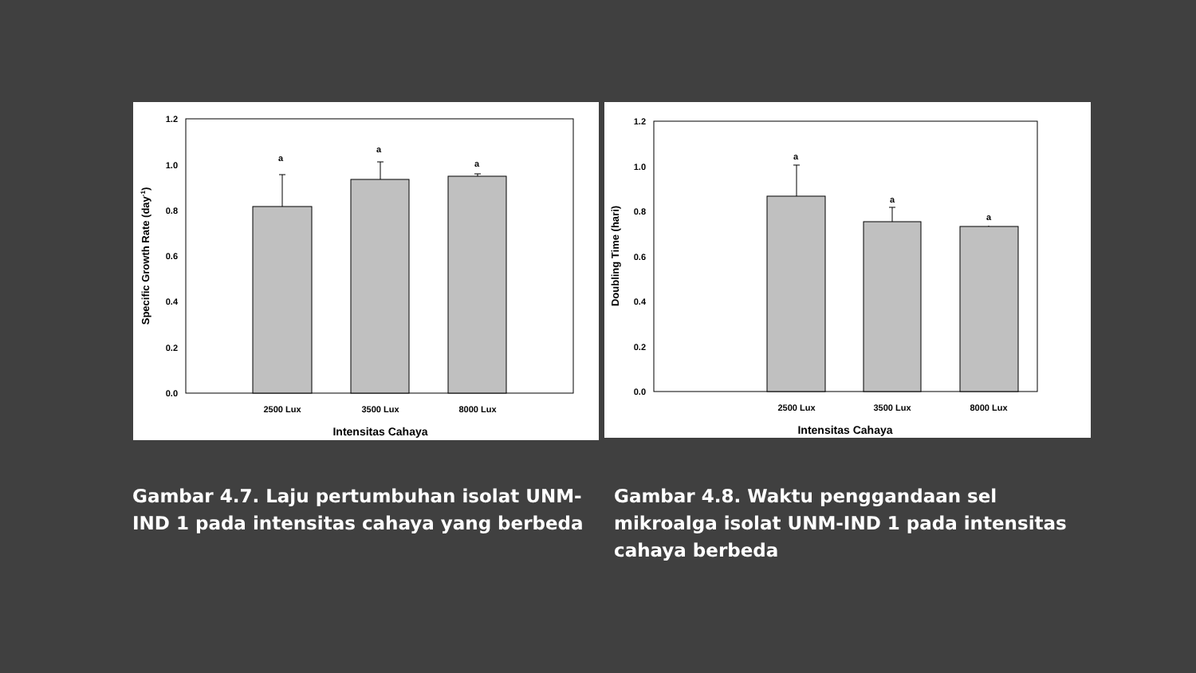1.2
1.0
0.8
0.6
0.4
0.2
0.0
a
a
a
2500 Lux
3500 Lux
8000 Lux
Intensitas Cahaya
Specific Growth Rate (day-1)
1.2
1.0
0.8
0.6
0.4
0.2
0.0
a
a
a
2500 Lux
3500 Lux
8000 Lux
Intensitas Cahaya
Doubling Time (hari)
Gambar 4.7. Laju pertumbuhan isolat UNM-IND 1 pada intensitas cahaya yang berbeda
Gambar 4.8. Waktu penggandaan sel mikroalga isolat UNM-IND 1 pada intensitas cahaya berbeda